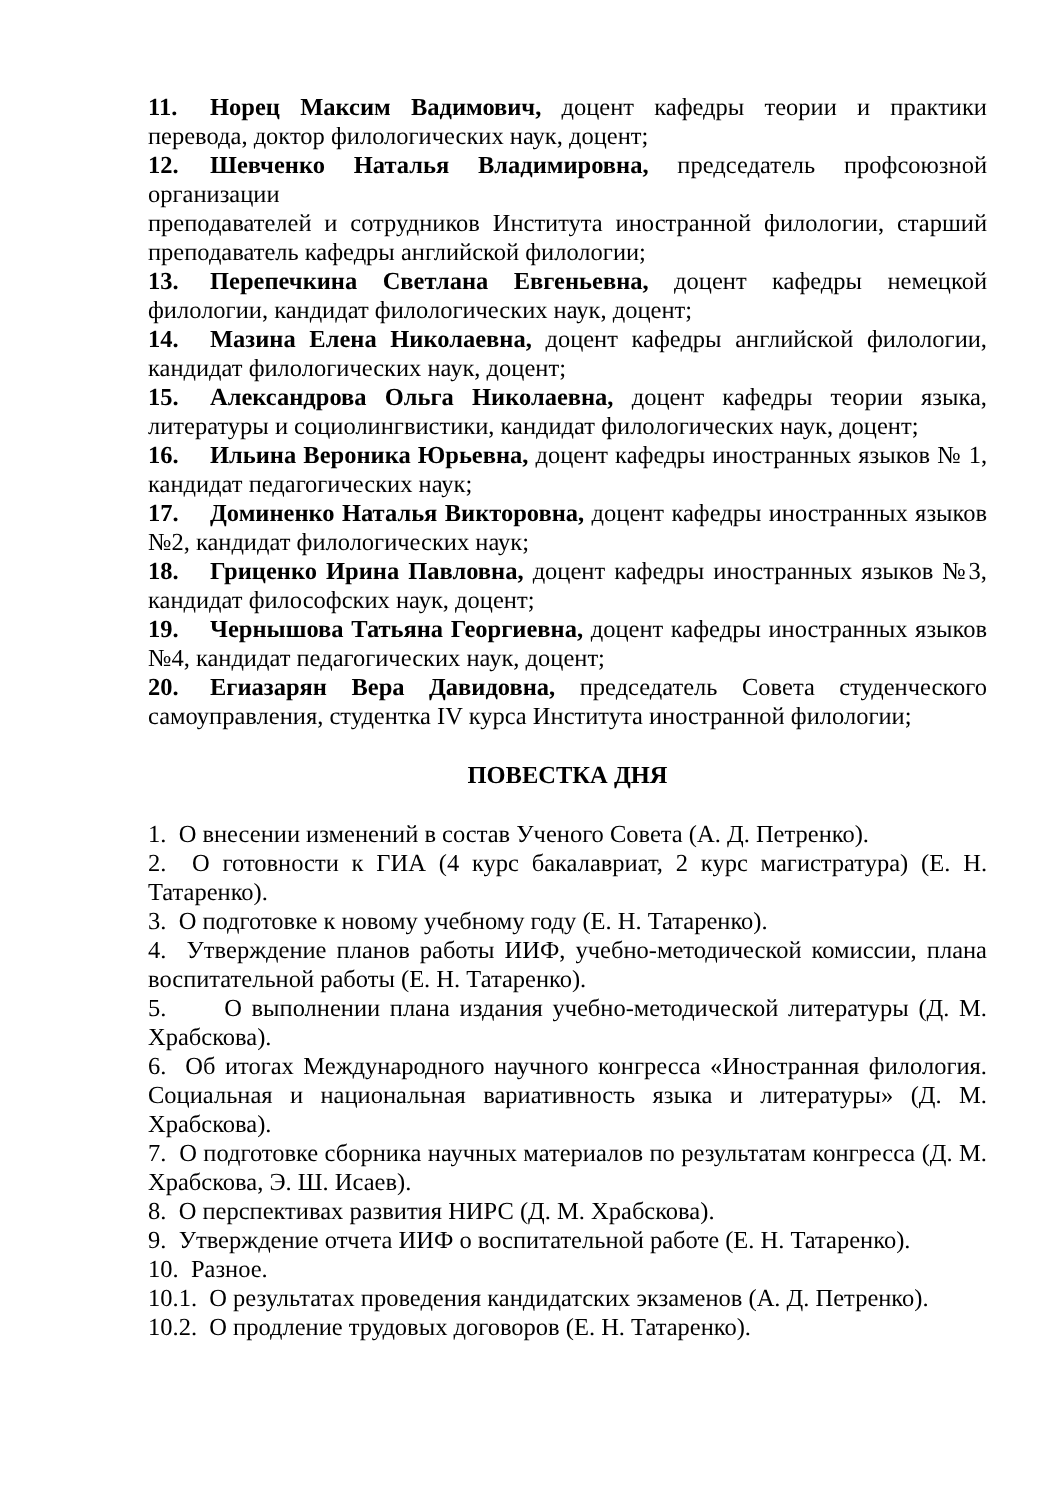11. Норец Максим Вадимович, доцент кафедры теории и практики перевода, доктор филологических наук, доцент;
12. Шевченко Наталья Владимировна, председатель профсоюзной организации
преподавателей и сотрудников Института иностранной филологии, старший преподаватель кафедры английской филологии;
13. Перепечкина Светлана Евгеньевна, доцент кафедры немецкой филологии, кандидат филологических наук, доцент;
14. Мазина Елена Николаевна, доцент кафедры английской филологии, кандидат филологических наук, доцент;
15. Александрова Ольга Николаевна, доцент кафедры теории языка, литературы и социолингвистики, кандидат филологических наук, доцент;
16. Ильина Вероника Юрьевна, доцент кафедры иностранных языков № 1, кандидат педагогических наук;
17. Доминенко Наталья Викторовна, доцент кафедры иностранных языков №2, кандидат филологических наук;
18. Гриценко Ирина Павловна, доцент кафедры иностранных языков №3, кандидат философских наук, доцент;
19. Чернышова Татьяна Георгиевна, доцент кафедры иностранных языков №4, кандидат педагогических наук, доцент;
20. Егиазарян Вера Давидовна, председатель Совета студенческого самоуправления, студентка IV курса Института иностранной филологии;
ПОВЕСТКА ДНЯ
1. О внесении изменений в состав Ученого Совета (А. Д. Петренко).
2. О готовности к ГИА (4 курс бакалавриат, 2 курс магистратура) (Е. Н. Татаренко).
3. О подготовке к новому учебному году (Е. Н. Татаренко).
4. Утверждение планов работы ИИФ, учебно-методической комиссии, плана воспитательной работы (Е. Н. Татаренко).
5. О выполнении плана издания учебно-методической литературы (Д. М. Храбскова).
6. Об итогах Международного научного конгресса «Иностранная филология. Социальная и национальная вариативность языка и литературы» (Д. М. Храбскова).
7. О подготовке сборника научных материалов по результатам конгресса (Д. М. Храбскова, Э. Ш. Исаев).
8. О перспективах развития НИРС (Д. М. Храбскова).
9. Утверждение отчета ИИФ о воспитательной работе (Е. Н. Татаренко).
10. Разное.
10.1. О результатах проведения кандидатских экзаменов (А. Д. Петренко).
10.2. О продление трудовых договоров (Е. Н. Татаренко).